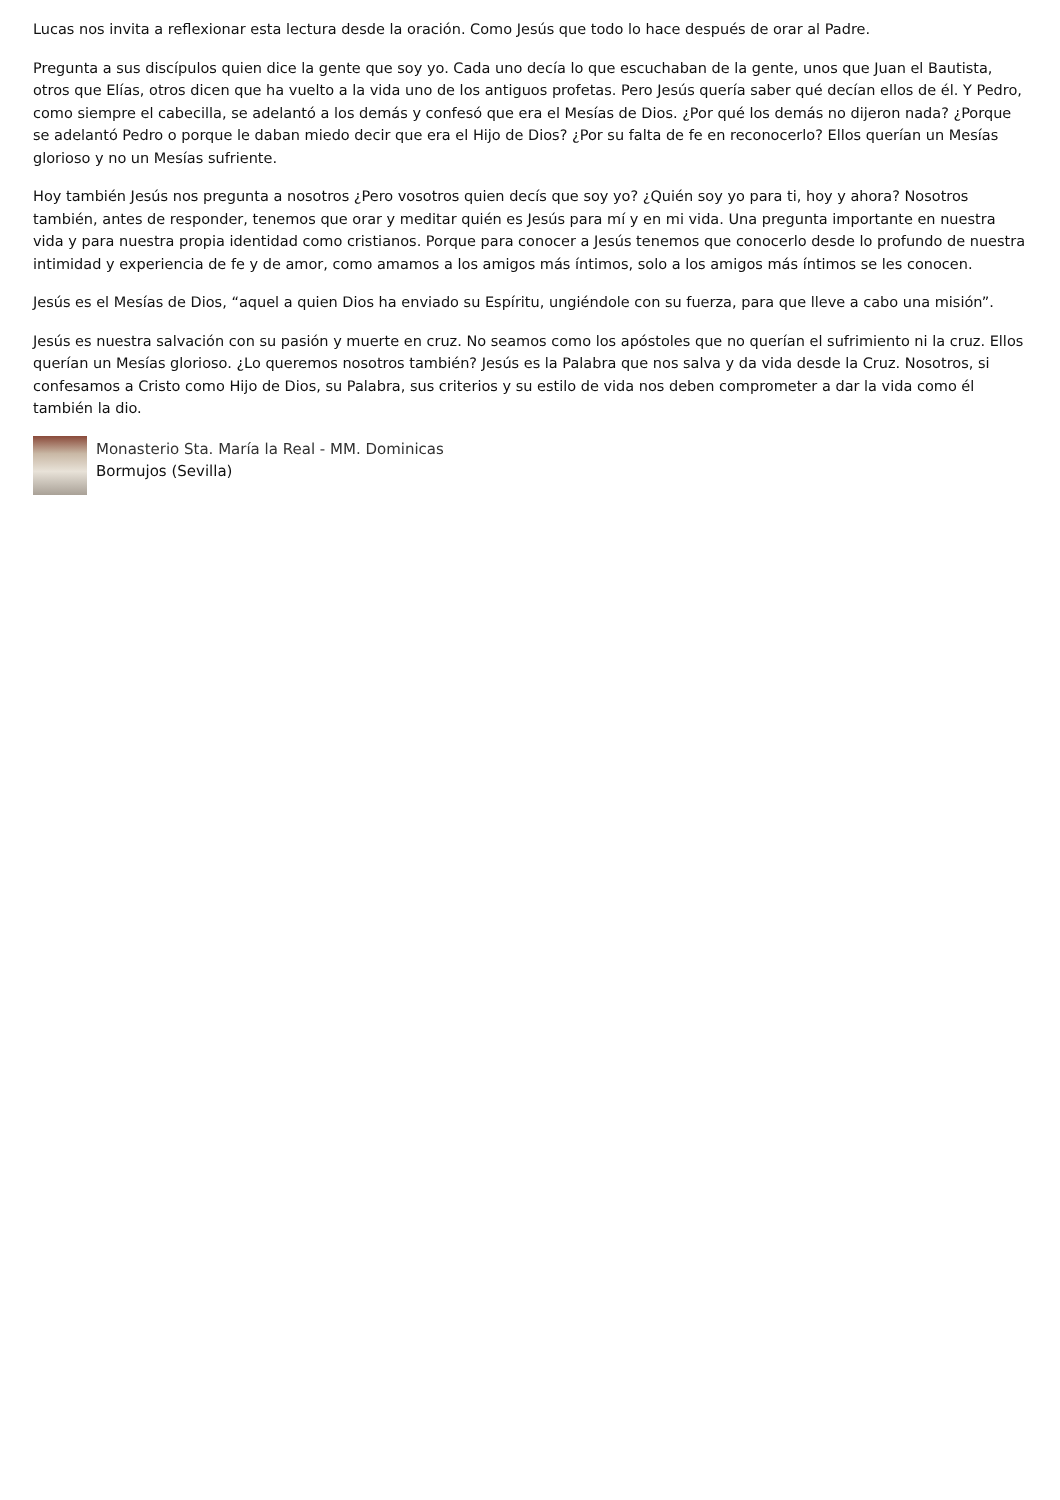Lucas nos invita a reflexionar esta lectura desde la oración. Como Jesús que todo lo hace después de orar al Padre.
Pregunta a sus discípulos quien dice la gente que soy yo. Cada uno decía lo que escuchaban de la gente, unos que Juan el Bautista, otros que Elías, otros dicen que ha vuelto a la vida uno de los antiguos profetas. Pero Jesús quería saber qué decían ellos de él. Y Pedro, como siempre el cabecilla, se adelantó a los demás y confesó que era el Mesías de Dios. ¿Por qué los demás no dijeron nada? ¿Porque se adelantó Pedro o porque le daban miedo decir que era el Hijo de Dios? ¿Por su falta de fe en reconocerlo? Ellos querían un Mesías glorioso y no un Mesías sufriente.
Hoy también Jesús nos pregunta a nosotros ¿Pero vosotros quien decís que soy yo? ¿Quién soy yo para ti, hoy y ahora? Nosotros también, antes de responder, tenemos que orar y meditar quién es Jesús para mí y en mi vida. Una pregunta importante en nuestra vida y para nuestra propia identidad como cristianos. Porque para conocer a Jesús tenemos que conocerlo desde lo profundo de nuestra intimidad y experiencia de fe y de amor, como amamos a los amigos más íntimos, solo a los amigos más íntimos se les conocen.
Jesús es el Mesías de Dios, “aquel a quien Dios ha enviado su Espíritu, ungiéndole con su fuerza, para que lleve a cabo una misión”.
Jesús es nuestra salvación con su pasión y muerte en cruz. No seamos como los apóstoles que no querían el sufrimiento ni la cruz. Ellos querían un Mesías glorioso. ¿Lo queremos nosotros también? Jesús es la Palabra que nos salva y da vida desde la Cruz. Nosotros, si confesamos a Cristo como Hijo de Dios, su Palabra, sus criterios y su estilo de vida nos deben comprometer a dar la vida como él también la dio.
Monasterio Sta. María la Real - MM. Dominicas
Bormujos (Sevilla)